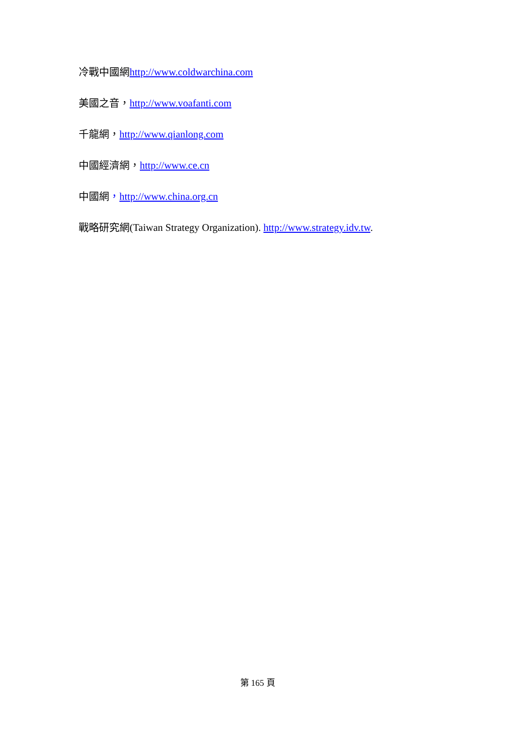冷戰中國網http://www.coldwarchina.com
美國之音，http://www.voafanti.com
千龍網，http://www.qianlong.com
中國經濟網，http://www.ce.cn
中國網，http://www.china.org.cn
戰略研究網(Taiwan Strategy Organization). http://www.strategy.idv.tw.
第 165 頁